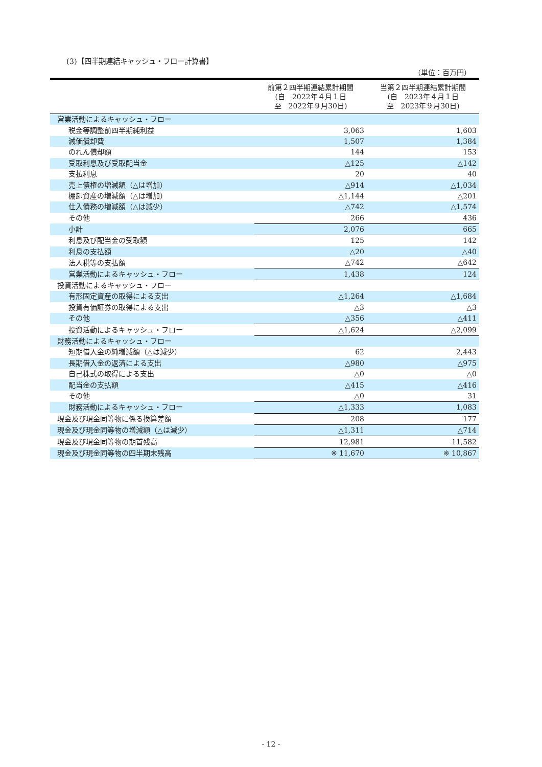(3)【四半期連結キャッシュ・フロー計算書】
（単位：百万円）
| | 前第２四半期連結累計期間 (自 2022年４月１日 至 2022年９月30日) | 当第２四半期連結累計期間 (自 2023年４月１日 至 2023年９月30日) |
| --- | --- | --- |
| 営業活動によるキャッシュ・フロー | | |
| 税金等調整前四半期純利益 | 3,063 | 1,603 |
| 減価償却費 | 1,507 | 1,384 |
| のれん償却額 | 144 | 153 |
| 受取利息及び受取配当金 | △125 | △142 |
| 支払利息 | 20 | 40 |
| 売上債権の増減額（△は増加） | △914 | △1,034 |
| 棚卸資産の増減額（△は増加） | △1,144 | △201 |
| 仕入債務の増減額（△は減少） | △742 | △1,574 |
| その他 | 266 | 436 |
| 小計 | 2,076 | 665 |
| 利息及び配当金の受取額 | 125 | 142 |
| 利息の支払額 | △20 | △40 |
| 法人税等の支払額 | △742 | △642 |
| 営業活動によるキャッシュ・フロー | 1,438 | 124 |
| 投資活動によるキャッシュ・フロー | | |
| 有形固定資産の取得による支出 | △1,264 | △1,684 |
| 投資有価証券の取得による支出 | △3 | △3 |
| その他 | △356 | △411 |
| 投資活動によるキャッシュ・フロー | △1,624 | △2,099 |
| 財務活動によるキャッシュ・フロー | | |
| 短期借入金の純増減額（△は減少） | 62 | 2,443 |
| 長期借入金の返済による支出 | △980 | △975 |
| 自己株式の取得による支出 | △0 | △0 |
| 配当金の支払額 | △415 | △416 |
| その他 | △0 | 31 |
| 財務活動によるキャッシュ・フロー | △1,333 | 1,083 |
| 現金及び現金同等物に係る換算差額 | 208 | 177 |
| 現金及び現金同等物の増減額（△は減少） | △1,311 | △714 |
| 現金及び現金同等物の期首残高 | 12,981 | 11,582 |
| 現金及び現金同等物の四半期末残高 | ※ 11,670 | ※ 10,867 |
- 12 -